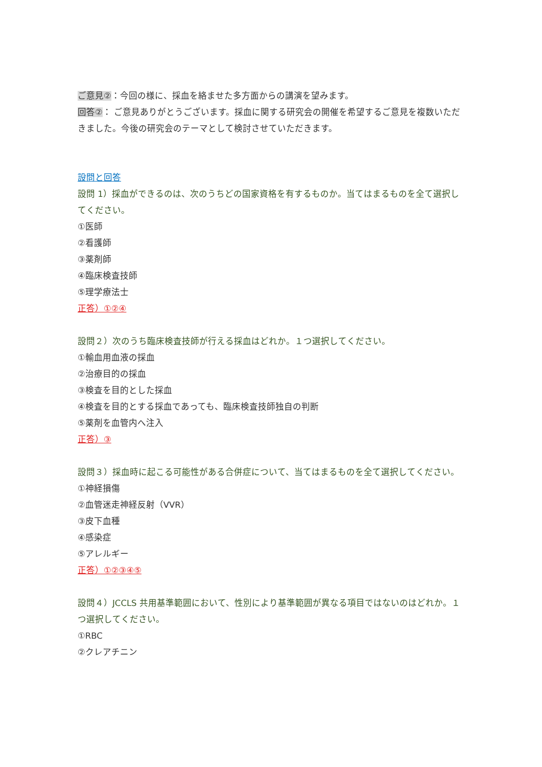ご意見②：今回の様に、採血を絡ませた多方面からの講演を望みます。
回答②： ご意見ありがとうございます。採血に関する研究会の開催を希望するご意見を複数いただきました。今後の研究会のテーマとして検討させていただきます。
設問と回答
設問 1）採血ができるのは、次のうちどの国家資格を有するものか。当てはまるものを全て選択してください。
①医師
②看護師
③薬剤師
④臨床検査技師
⑤理学療法士
正答）①②④
設問２）次のうち臨床検査技師が行える採血はどれか。１つ選択してください。
①輸血用血液の採血
②治療目的の採血
③検査を目的とした採血
④検査を目的とする採血であっても、臨床検査技師独自の判断
⑤薬剤を血管内へ注入
正答）③
設問３）採血時に起こる可能性がある合併症について、当てはまるものを全て選択してください。
①神経損傷
②血管迷走神経反射（VVR）
③皮下血種
④感染症
⑤アレルギー
正答）①②③④⑤
設問４）JCCLS 共用基準範囲において、性別により基準範囲が異なる項目ではないのはどれか。１つ選択してください。
①RBC
②クレアチニン